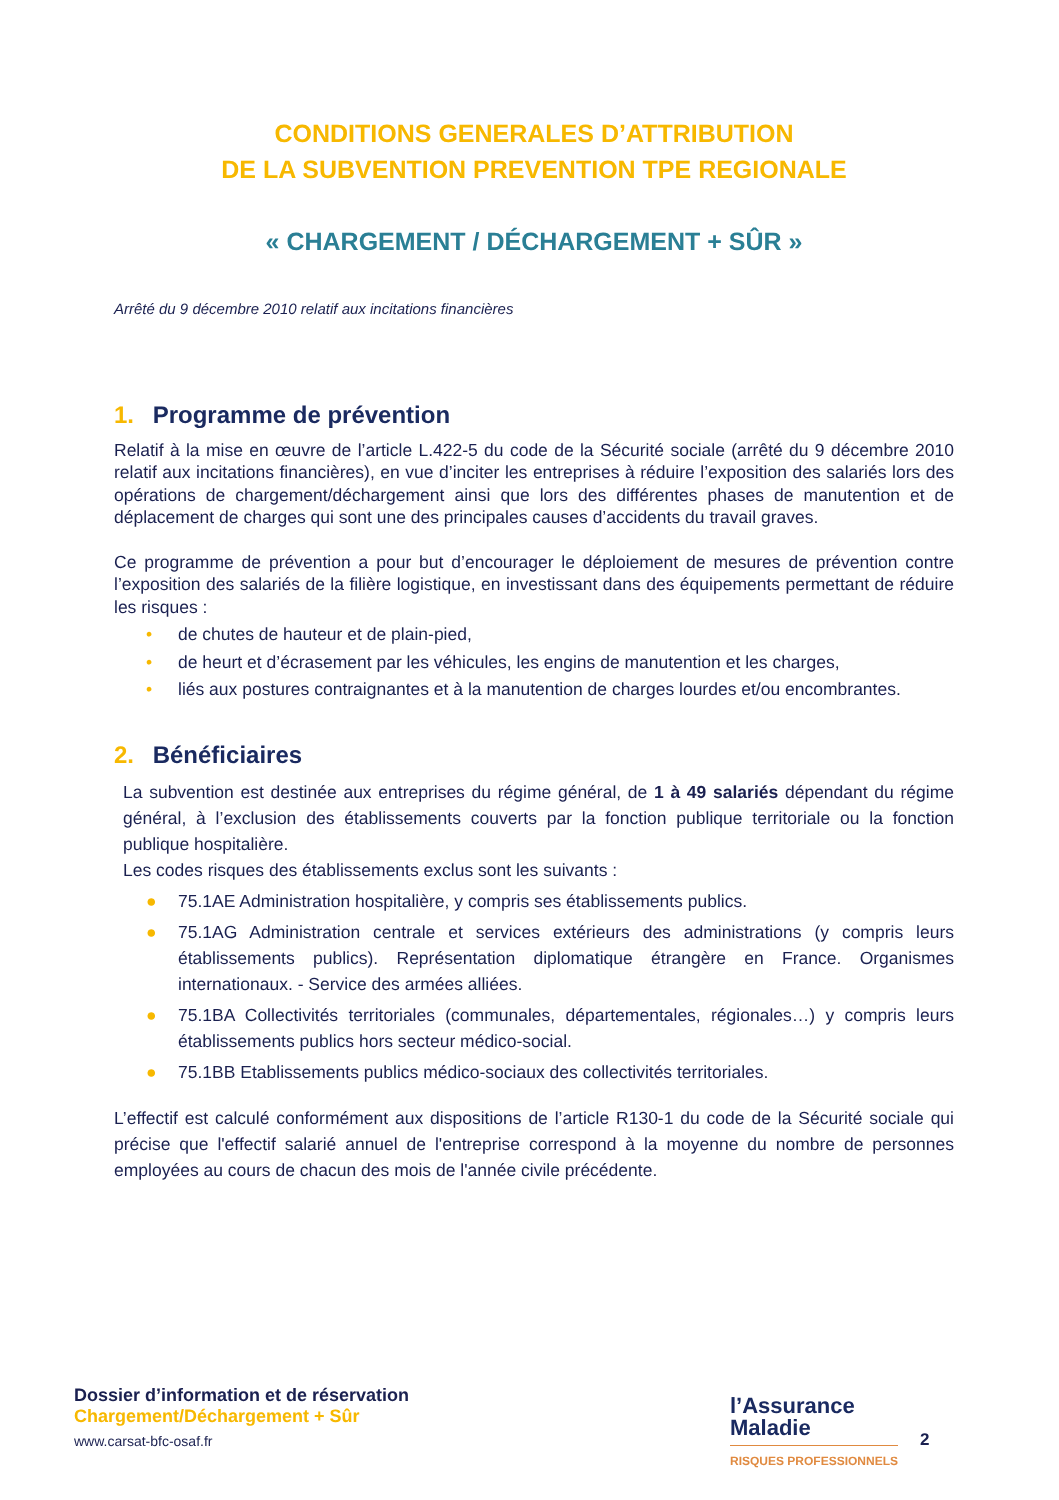CONDITIONS GENERALES D’ATTRIBUTION
DE LA SUBVENTION PREVENTION TPE REGIONALE
« CHARGEMENT / DÉCHARGEMENT + SÛR »
Arrêté du 9 décembre 2010 relatif aux incitations financières
1. Programme de prévention
Relatif à la mise en œuvre de l’article L.422-5 du code de la Sécurité sociale (arrêté du 9 décembre 2010 relatif aux incitations financières), en vue d’inciter les entreprises à réduire l’exposition des salariés lors des opérations de chargement/déchargement ainsi que lors des différentes phases de manutention et de déplacement de charges qui sont une des principales causes d’accidents du travail graves.
Ce programme de prévention a pour but d’encourager le déploiement de mesures de prévention contre l’exposition des salariés de la filière logistique, en investissant dans des équipements permettant de réduire les risques :
• de chutes de hauteur et de plain-pied,
• de heurt et d’écrasement par les véhicules, les engins de manutention et les charges,
• liés aux postures contraignantes et à la manutention de charges lourdes et/ou encombrantes.
2. Bénéficiaires
La subvention est destinée aux entreprises du régime général, de 1 à 49 salariés dépendant du régime général, à l’exclusion des établissements couverts par la fonction publique territoriale ou la fonction publique hospitalière.
Les codes risques des établissements exclus sont les suivants :
● 75.1AE Administration hospitalière, y compris ses établissements publics.
● 75.1AG Administration centrale et services extérieurs des administrations (y compris leurs établissements publics). Représentation diplomatique étrangère en France. Organismes internationaux. - Service des armées alliées.
● 75.1BA Collectivités territoriales (communales, départementales, régionales…) y compris leurs établissements publics hors secteur médico-social.
● 75.1BB Etablissements publics médico-sociaux des collectivités territoriales.
L’effectif est calculé conformément aux dispositions de l’article R130-1 du code de la Sécurité sociale qui précise que l'effectif salarié annuel de l'entreprise correspond à la moyenne du nombre de personnes employées au cours de chacun des mois de l'année civile précédente.
Dossier d’information et de réservation
Chargement/Déchargement + Sûr
www.carsat-bfc-osaf.fr
l’Assurance
Maladie
RISQUES PROFESSIONNELS
2